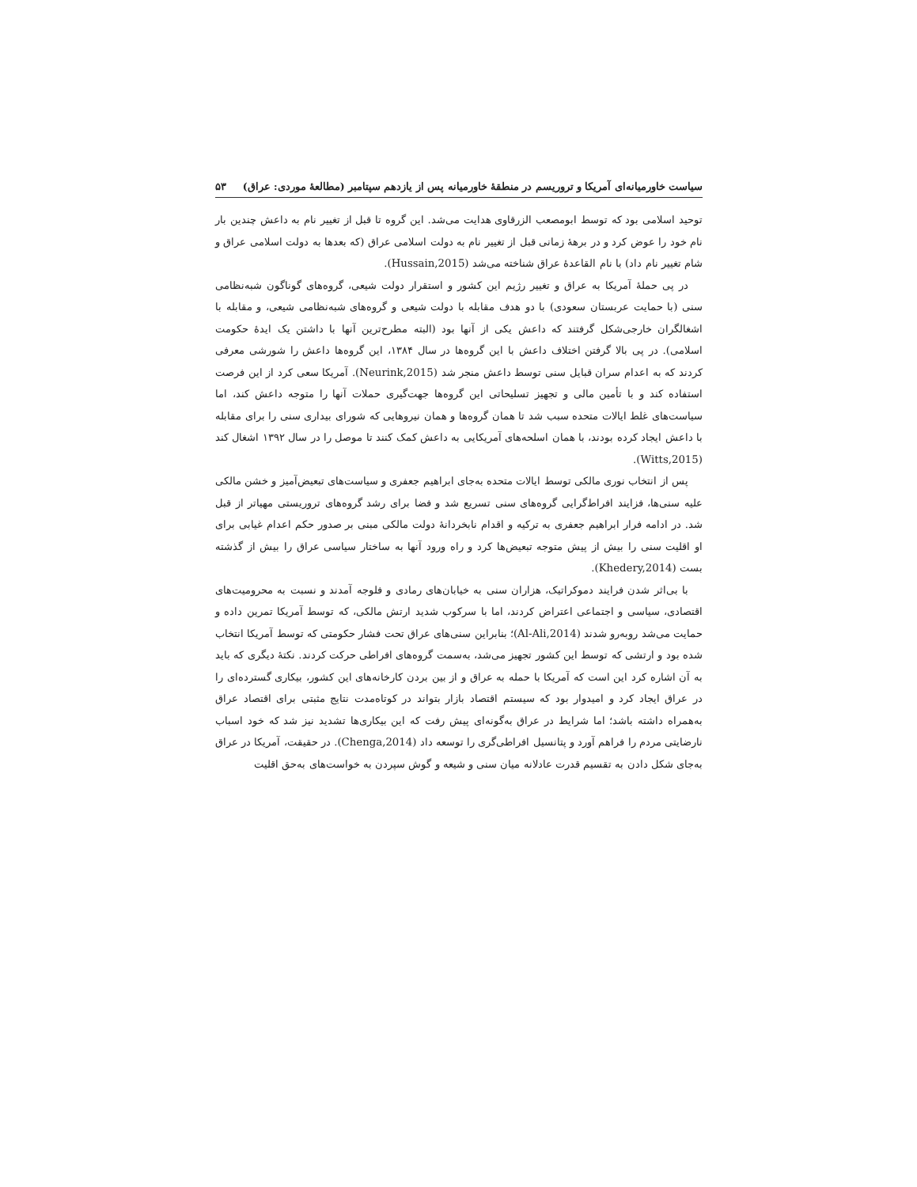سیاست خاورمیانه‌ای آمریکا و تروریسم در منطقهٔ خاورمیانه پس از یازدهم سپتامبر (مطالعهٔ موردی: عراق) ۵۳
توحید اسلامی بود که توسط ابومصعب الزرقاوی هدایت می‌شد. این گروه تا قبل از تغییر نام به داعش چندین بار نام خود را عوض کرد و در برههٔ زمانی قبل از تغییر نام به دولت اسلامی عراق (که بعدها به دولت اسلامی عراق و شام تغییر نام داد) با نام القاعدهٔ عراق شناخته می‌شد (Hussain,2015).
در پی حملهٔ آمریکا به عراق و تغییر رژیم این کشور و استقرار دولت شیعی، گروه‌های گوناگون شبه‌نظامی سنی (با حمایت عربستان سعودی) با دو هدف مقابله با دولت شیعی و گروه‌های شبه‌نظامی شیعی، و مقابله با اشغالگران خارجی‌شکل گرفتند که داعش یکی از آنها بود (البته مطرح‌ترین آنها با داشتن یک ایدهٔ حکومت اسلامی). در پی بالا گرفتن اختلاف داعش با این گروه‌ها در سال ۱۳۸۴، این گروه‌ها داعش را شورشی معرفی کردند که به اعدام سران قبایل سنی توسط داعش منجر شد (Neurink,2015). آمریکا سعی کرد از این فرصت استفاده کند و با تأمین مالی و تجهیز تسلیحاتی این گروه‌ها جهت‌گیری حملات آنها را متوجه داعش کند، اما سیاست‌های غلط ایالات متحده سبب شد تا همان گروه‌ها و همان نیروهایی که شورای بیداری سنی را برای مقابله با داعش ایجاد کرده بودند، با همان اسلحه‌های آمریکایی به داعش کمک کنند تا موصل را در سال ۱۳۹۲ اشغال کند (Witts,2015).
پس از انتخاب نوری مالکی توسط ایالات متحده به‌جای ابراهیم جعفری و سیاست‌های تبعیض‌آمیز و خشن مالکی علیه سنی‌ها، فزایند افراط‌گرایی گروه‌های سنی تسریع شد و فضا برای رشد گروه‌های تروریستی مهیاتر از قبل شد. در ادامه فرار ابراهیم جعفری به ترکیه و اقدام نابخردانهٔ دولت مالکی مبنی بر صدور حکم اعدام غیابی برای او اقلیت سنی را بیش از پیش متوجه تبعیض‌ها کرد و راه ورود آنها به ساختار سیاسی عراق را بیش از گذشته بست (Khedery,2014).
با بی‌اثر شدن فرایند دموکراتیک، هزاران سنی به خیابان‌های رمادی و فلوجه آمدند و نسبت به محرومیت‌های اقتصادی، سیاسی و اجتماعی اعتراض کردند، اما با سرکوب شدید ارتش مالکی، که توسط آمریکا تمرین داده و حمایت می‌شد روبه‌رو شدند (Al-Ali,2014)؛ بنابراین سنی‌های عراق تحت فشار حکومتی که توسط آمریکا انتخاب شده بود و ارتشی که توسط این کشور تجهیز می‌شد، به‌سمت گروه‌های افراطی حرکت کردند. نکتهٔ دیگری که باید به آن اشاره کرد این است که آمریکا با حمله به عراق و از بین بردن کارخانه‌های این کشور، بیکاری گسترده‌ای را در عراق ایجاد کرد و امیدوار بود که سیستم اقتصاد بازار بتواند در کوتاه‌مدت نتایج مثبتی برای اقتصاد عراق به‌همراه داشته باشد؛ اما شرایط در عراق به‌گونه‌ای پیش رفت که این بیکاری‌ها تشدید نیز شد که خود اسباب نارضایتی مردم را فراهم آورد و پتانسیل افراطی‌گری را توسعه داد (Chenga,2014). در حقیقت، آمریکا در عراق به‌جای شکل دادن به تقسیم قدرت عادلانه میان سنی و شیعه و گوش سپردن به خواست‌های به‌حق اقلیت